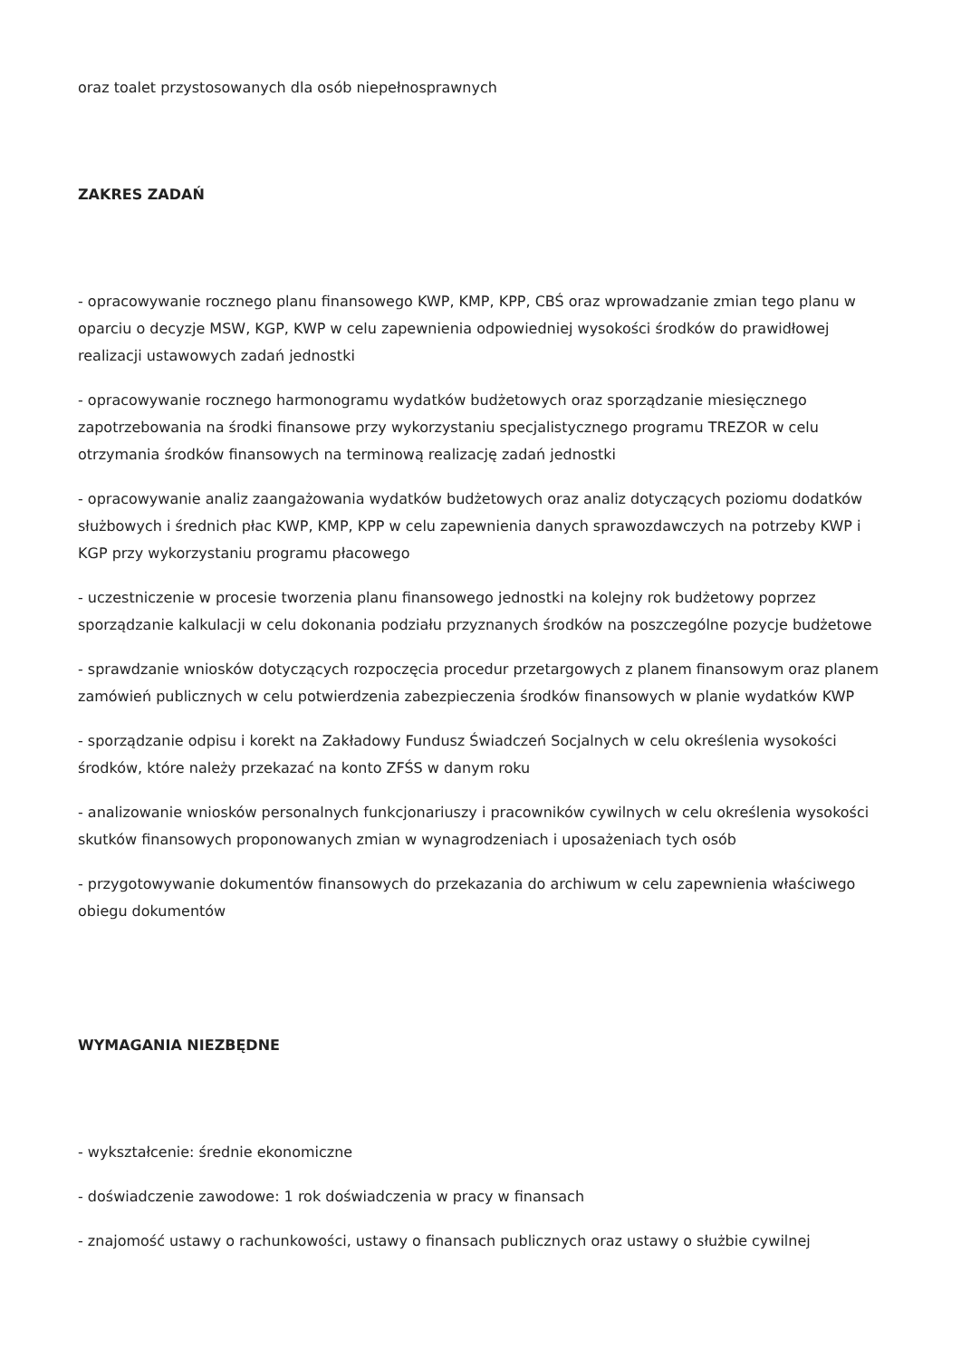oraz toalet przystosowanych dla osób niepełnosprawnych
ZAKRES ZADAŃ
- opracowywanie rocznego planu finansowego KWP, KMP, KPP, CBŚ oraz wprowadzanie zmian tego planu w oparciu o decyzje MSW, KGP, KWP w celu zapewnienia odpowiedniej wysokości środków do prawidłowej realizacji ustawowych zadań jednostki
- opracowywanie rocznego harmonogramu wydatków budżetowych oraz sporządzanie miesięcznego zapotrzebowania na środki finansowe przy wykorzystaniu specjalistycznego programu TREZOR w celu otrzymania środków finansowych na terminową realizację zadań jednostki
- opracowywanie analiz zaangażowania wydatków budżetowych oraz analiz dotyczących poziomu dodatków służbowych i średnich płac KWP, KMP, KPP w celu zapewnienia danych sprawozdawczych na potrzeby KWP i KGP przy wykorzystaniu programu płacowego
- uczestniczenie w procesie tworzenia planu finansowego jednostki na kolejny rok budżetowy poprzez sporządzanie kalkulacji w celu dokonania podziału przyznanych środków na poszczególne pozycje budżetowe
- sprawdzanie wniosków dotyczących rozpoczęcia procedur przetargowych z planem finansowym oraz planem zamówień publicznych w celu potwierdzenia zabezpieczenia środków finansowych w planie wydatków KWP
- sporządzanie odpisu i korekt na Zakładowy Fundusz Świadczeń Socjalnych w celu określenia wysokości środków, które należy przekazać na konto ZFŚS w danym roku
- analizowanie wniosków personalnych funkcjonariuszy i pracowników cywilnych w celu określenia wysokości skutków finansowych proponowanych zmian w wynagrodzeniach i uposażeniach tych osób
- przygotowywanie dokumentów finansowych do przekazania do archiwum w celu zapewnienia właściwego obiegu dokumentów
WYMAGANIA NIEZBĘDNE
- wykształcenie: średnie ekonomiczne
- doświadczenie zawodowe: 1 rok doświadczenia w pracy w finansach
- znajomość ustawy o rachunkowości, ustawy o finansach publicznych oraz ustawy o służbie cywilnej